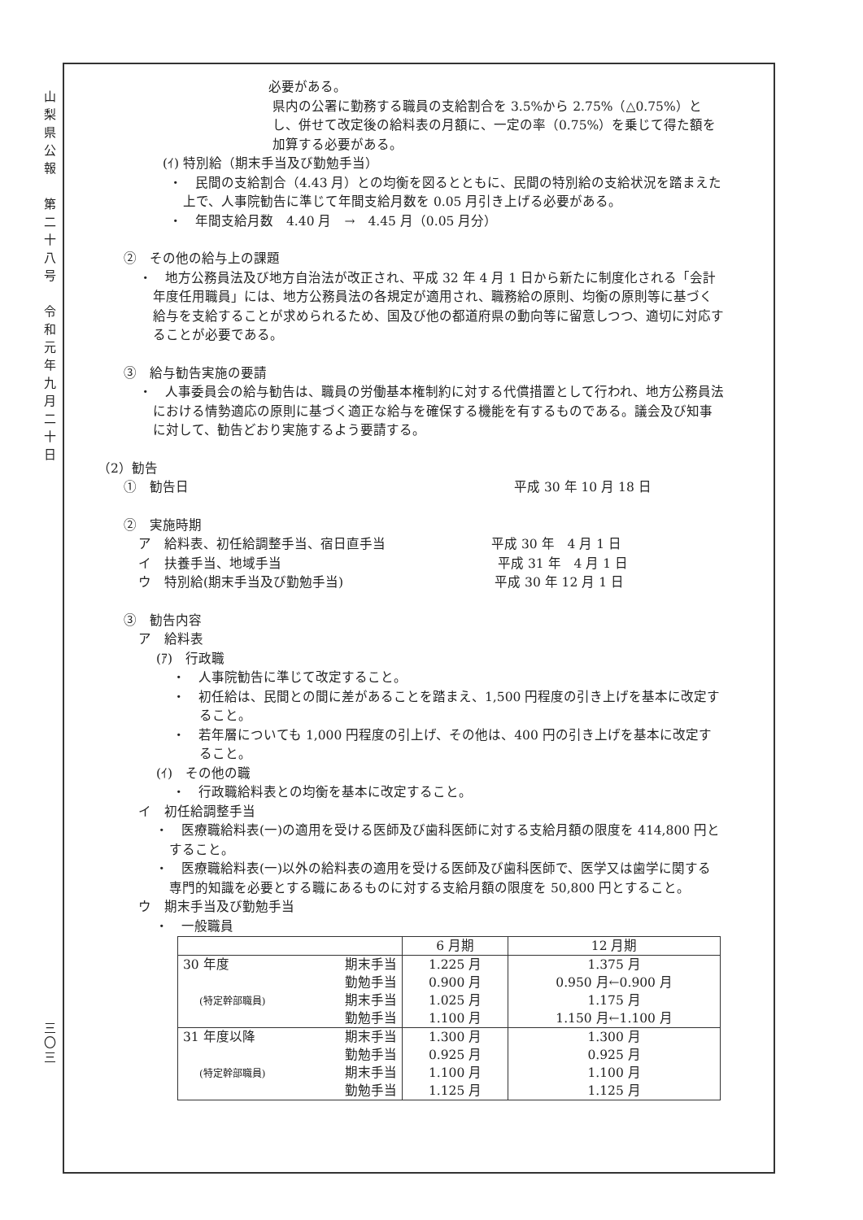山
梨
県
公
報
第
二
十
八
号
令
和
元
年
九
月
二
十
日
三
〇
三
必要がある。
県内の公署に勤務する職員の支給割合を 3.5%から 2.75%（△0.75%）とし、併せて改定後の給料表の月額に、一定の率（0.75%）を乗じて得た額を加算する必要がある。
(ｲ) 特別給（期末手当及び勤勉手当）
・　民間の支給割合（4.43 月）との均衡を図るとともに、民間の特別給の支給状況を踏まえた上で、人事院勧告に準じて年間支給月数を 0.05 月引き上げる必要がある。
・　年間支給月数　4.40 月　→　4.45 月（0.05 月分）
②　その他の給与上の課題
・　地方公務員法及び地方自治法が改正され、平成 32 年 4 月 1 日から新たに制度化される「会計年度任用職員」には、地方公務員法の各規定が適用され、職務給の原則、均衡の原則等に基づく給与を支給することが求められるため、国及び他の都道府県の動向等に留意しつつ、適切に対応することが必要である。
③　給与勧告実施の要請
・　人事委員会の給与勧告は、職員の労働基本権制約に対する代償措置として行われ、地方公務員法における情勢適応の原則に基づく適正な給与を確保する機能を有するものである。議会及び知事に対して、勧告どおり実施するよう要請する。
（2）勧告
①　勧告日 平成 30 年 10 月 18 日
②　実施時期
ア　給料表、初任給調整手当、宿日直手当 平成 30 年　4 月 1 日
イ　扶養手当、地域手当 平成 31 年　4 月 1 日
ウ　特別給(期末手当及び勤勉手当) 平成 30 年 12 月 1 日
③　勧告内容
ア　給料表
(ｱ)　行政職
・　人事院勧告に準じて改定すること。
・　初任給は、民間との間に差があることを踏まえ、1,500 円程度の引き上げを基本に改定すること。
・　若年層についても 1,000 円程度の引上げ、その他は、400 円の引き上げを基本に改定すること。
(ｲ)　その他の職
・　行政職給料表との均衡を基本に改定すること。
イ　初任給調整手当
・　医療職給料表(一)の適用を受ける医師及び歯科医師に対する支給月額の限度を 414,800 円とすること。
・　医療職給料表(一)以外の給料表の適用を受ける医師及び歯科医師で、医学又は歯学に関する専門的知識を必要とする職にあるものに対する支給月額の限度を 50,800 円とすること。
ウ　期末手当及び勤勉手当
・　一般職員
| | 6 月期 | 12 月期 |
| --- | --- | --- |
| 30 年度 期末手当 勤勉手当 期末手当 勤勉手当 (特定幹部職員) | 1.225 月 0.900 月 1.025 月 1.100 月 | 1.375 月 0.950 月←0.900 月 1.175 月 1.150 月←1.100 月 |
| 31 年度以降 期末手当 勤勉手当 期末手当 勤勉手当 (特定幹部職員) | 1.300 月 0.925 月 1.100 月 1.125 月 | 1.300 月 0.925 月 1.100 月 1.125 月 |